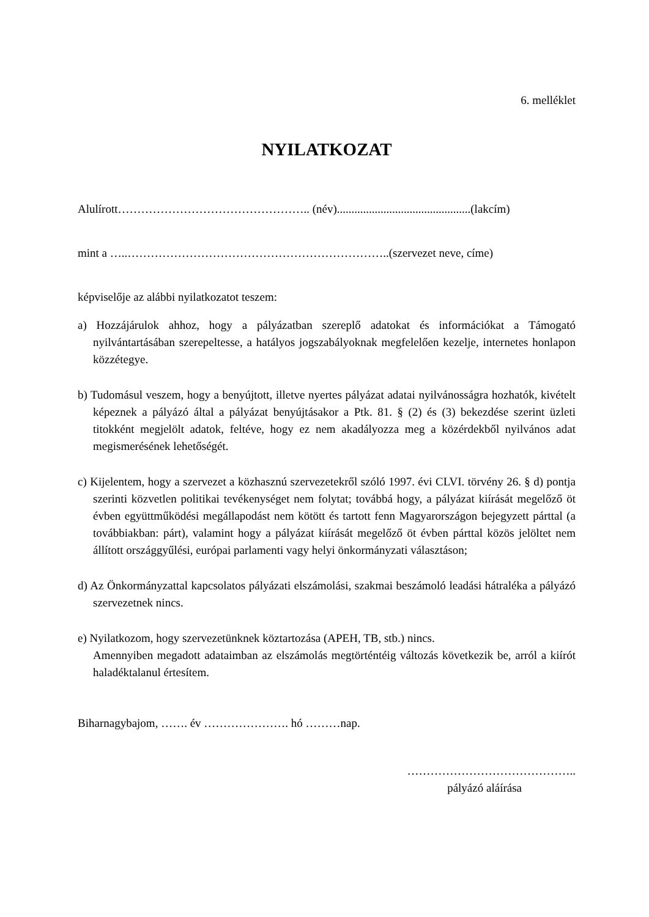6. melléklet
NYILATKOZAT
Alulírott………………………………………….. (név)..............................................(lakcím)
mint a …..…………………………………………………………..(szervezet neve, címe)
képviselője az alábbi nyilatkozatot teszem:
a) Hozzájárulok ahhoz, hogy a pályázatban szereplő adatokat és információkat a Támogató nyilvántartásában szerepeltesse, a hatályos jogszabályoknak megfelelően kezelje, internetes honlapon közzétegye.
b) Tudomásul veszem, hogy a benyújtott, illetve nyertes pályázat adatai nyilvánosságra hozhatók, kivételt képeznek a pályázó által a pályázat benyújtásakor a Ptk. 81. § (2) és (3) bekezdése szerint üzleti titokként megjelölt adatok, feltéve, hogy ez nem akadályozza meg a közérdekből nyilvános adat megismerésének lehetőségét.
c) Kijelentem, hogy a szervezet a közhasznú szervezetekről szóló 1997. évi CLVI. törvény 26. § d) pontja szerinti közvetlen politikai tevékenységet nem folytat; továbbá hogy, a pályázat kiírását megelőző öt évben együttműködési megállapodást nem kötött és tartott fenn Magyarországon bejegyzett párttal (a továbbiakban: párt), valamint hogy a pályázat kiírását megelőző öt évben párttal közös jelöltet nem állított országgyűlési, európai parlamenti vagy helyi önkormányzati választáson;
d) Az Önkormányzattal kapcsolatos pályázati elszámolási, szakmai beszámoló leadási hátraléka a pályázó szervezetnek nincs.
e) Nyilatkozom, hogy szervezetünknek köztartozása (APEH, TB, stb.) nincs.
Amennyiben megadott adataimban az elszámolás megtörténtéig változás következik be, arról a kiírót haladéktalanul értesítem.
Biharnagybajom, ……. év …………………. hó ………nap.
……………………………………..
pályázó aláírása